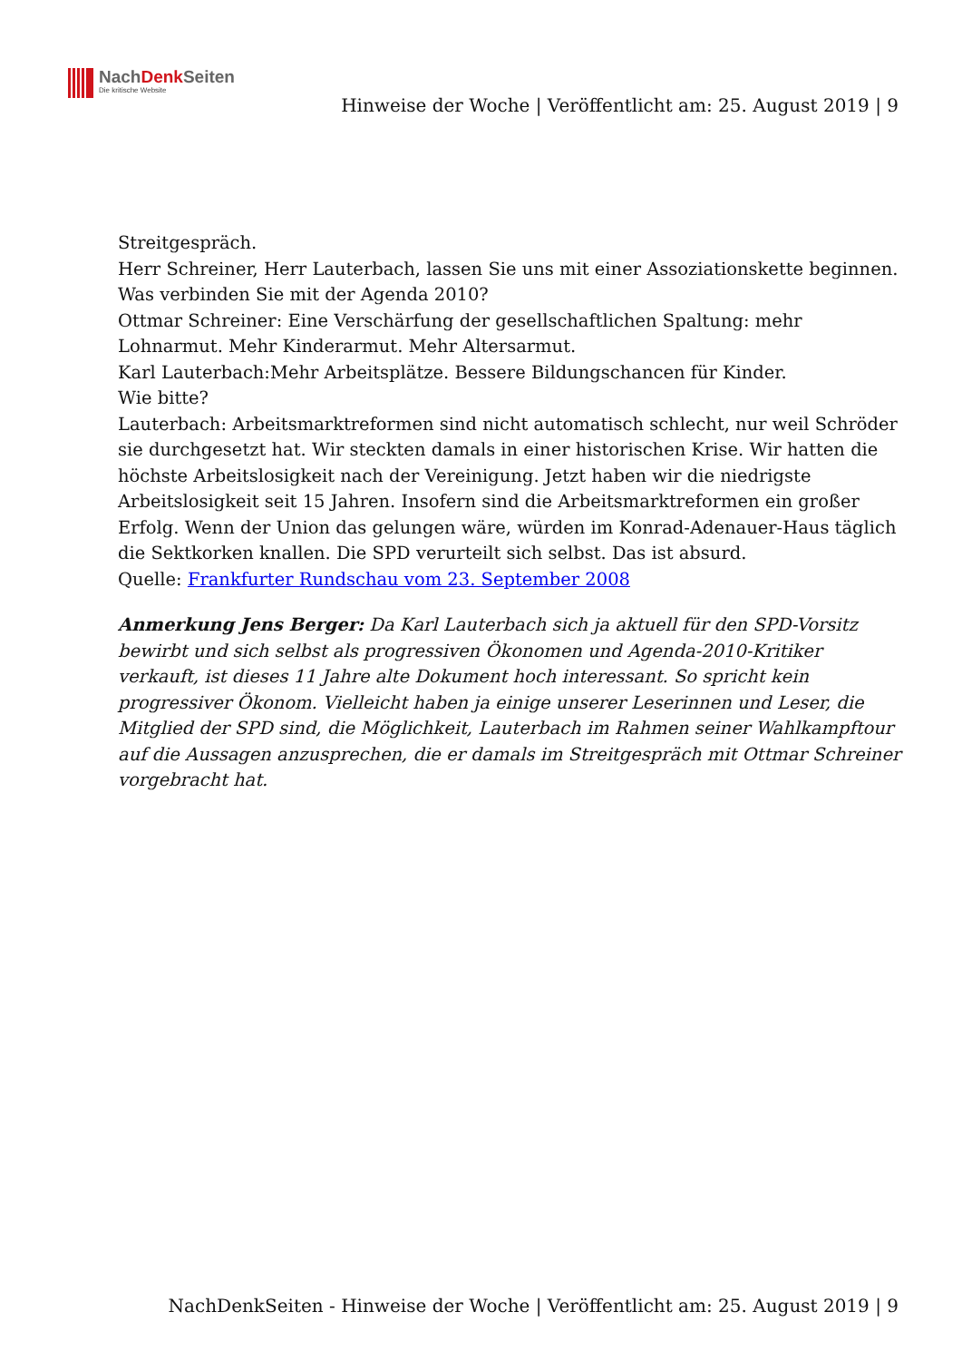NachDenk Seiten
Die kritische Website
Hinweise der Woche | Veröffentlicht am: 25. August 2019 | 9
Streitgespräch.
Herr Schreiner, Herr Lauterbach, lassen Sie uns mit einer Assoziationskette beginnen. Was verbinden Sie mit der Agenda 2010?
Ottmar Schreiner: Eine Verschärfung der gesellschaftlichen Spaltung: mehr Lohnarmut. Mehr Kinderarmut. Mehr Altersarmut.
Karl Lauterbach:Mehr Arbeitsplätze. Bessere Bildungschancen für Kinder.
Wie bitte?
Lauterbach: Arbeitsmarktreformen sind nicht automatisch schlecht, nur weil Schröder sie durchgesetzt hat. Wir steckten damals in einer historischen Krise. Wir hatten die höchste Arbeitslosigkeit nach der Vereinigung. Jetzt haben wir die niedrigste Arbeitslosigkeit seit 15 Jahren. Insofern sind die Arbeitsmarktreformen ein großer Erfolg. Wenn der Union das gelungen wäre, würden im Konrad-Adenauer-Haus täglich die Sektkorken knallen. Die SPD verurteilt sich selbst. Das ist absurd.
Quelle: Frankfurter Rundschau vom 23. September 2008
Anmerkung Jens Berger: Da Karl Lauterbach sich ja aktuell für den SPD-Vorsitz bewirbt und sich selbst als progressiven Ökonomen und Agenda-2010-Kritiker verkauft, ist dieses 11 Jahre alte Dokument hoch interessant. So spricht kein progressiver Ökonom. Vielleicht haben ja einige unserer Leserinnen und Leser, die Mitglied der SPD sind, die Möglichkeit, Lauterbach im Rahmen seiner Wahlkampftour auf die Aussagen anzusprechen, die er damals im Streitgespräch mit Ottmar Schreiner vorgebracht hat.
NachDenkSeiten - Hinweise der Woche | Veröffentlicht am: 25. August 2019 | 9